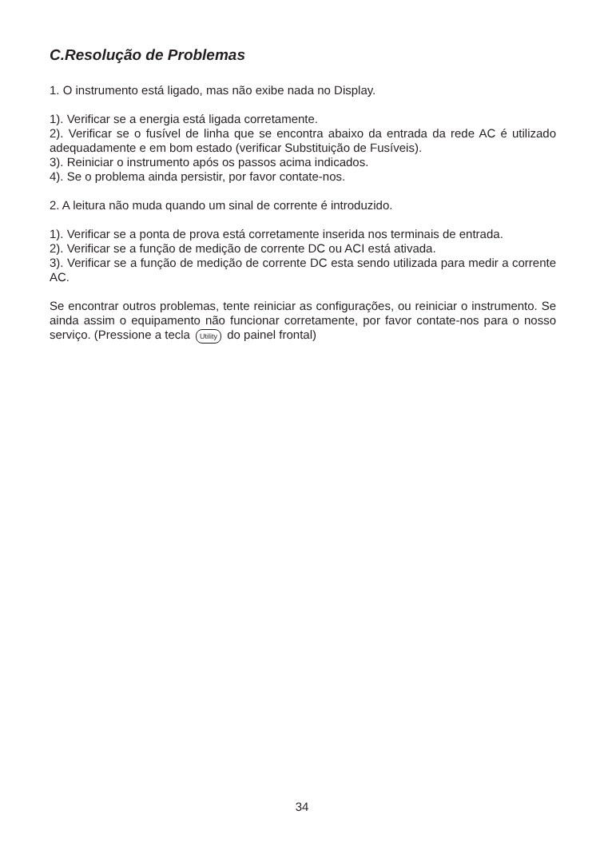C.Resolução de Problemas
1. O instrumento está ligado, mas não exibe nada no Display.
1). Verificar se a energia está ligada corretamente.
2). Verificar se o fusível de linha que se encontra abaixo da entrada da rede AC é utilizado adequadamente e em bom estado (verificar Substituição de Fusíveis).
3). Reiniciar o instrumento após os passos acima indicados.
4). Se o problema ainda persistir, por favor contate-nos.
2. A leitura não muda quando um sinal de corrente é introduzido.
1). Verificar se a ponta de prova está corretamente inserida nos terminais de entrada.
2). Verificar se a função de medição de corrente DC ou ACI está ativada.
3). Verificar se a função de medição de corrente DC esta sendo utilizada para medir a corrente AC.
Se encontrar outros problemas, tente reiniciar as configurações, ou reiniciar o instrumento. Se ainda assim o equipamento não funcionar corretamente, por favor contate-nos para o nosso serviço. (Pressione a tecla Utility do painel frontal)
34